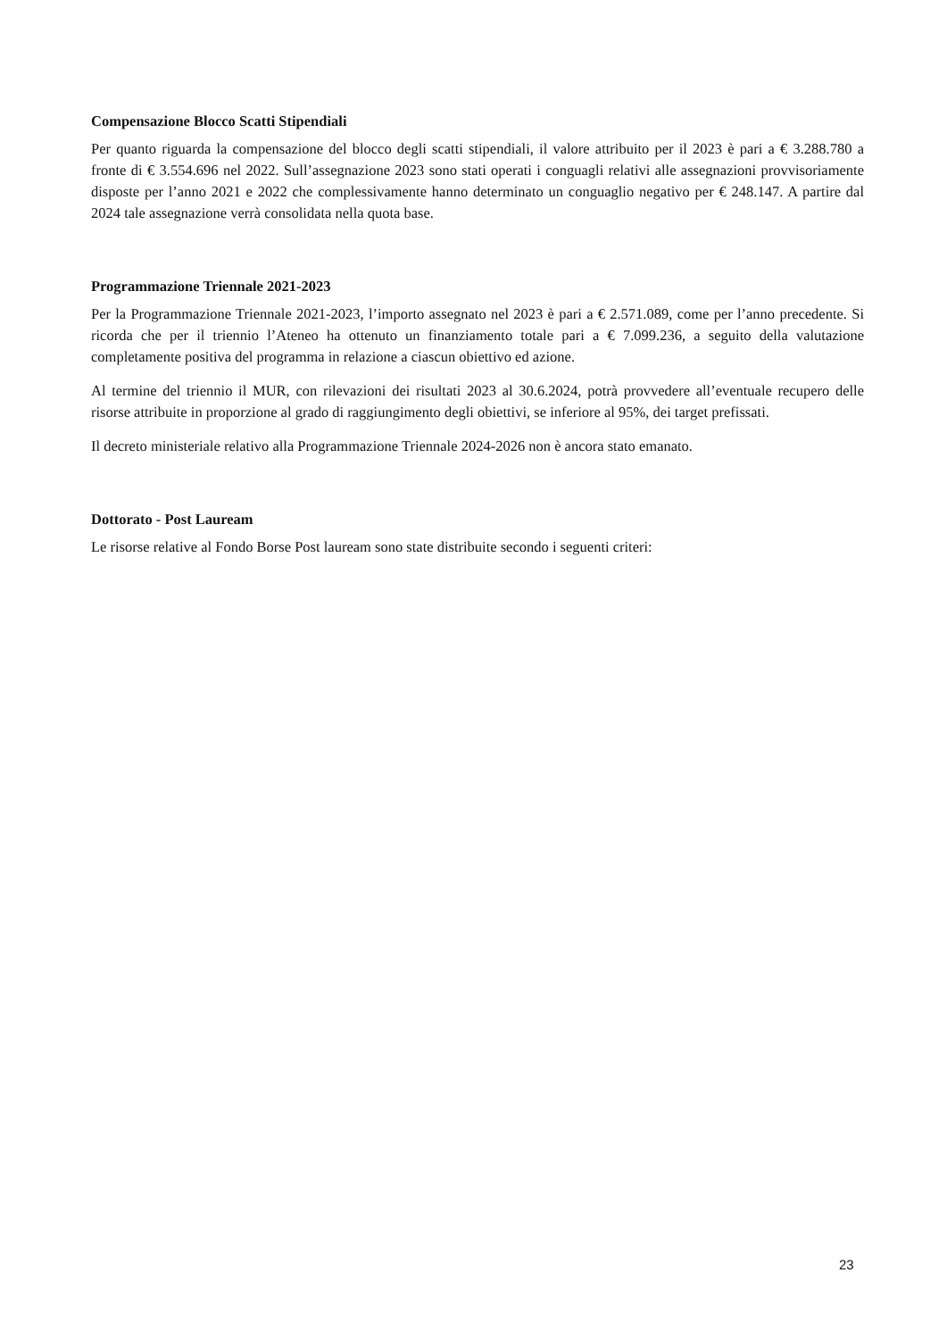Compensazione Blocco Scatti Stipendiali
Per quanto riguarda la compensazione del blocco degli scatti stipendiali, il valore attribuito per il 2023 è pari a € 3.288.780 a fronte di € 3.554.696 nel 2022. Sull’assegnazione 2023 sono stati operati i conguagli relativi alle assegnazioni provvisoriamente disposte per l’anno 2021 e 2022 che complessivamente hanno determinato un conguaglio negativo per € 248.147. A partire dal 2024 tale assegnazione verrà consolidata nella quota base.
Programmazione Triennale 2021-2023
Per la Programmazione Triennale 2021-2023, l’importo assegnato nel 2023 è pari a € 2.571.089, come per l’anno precedente. Si ricorda che per il triennio l’Ateneo ha ottenuto un finanziamento totale pari a € 7.099.236, a seguito della valutazione completamente positiva del programma in relazione a ciascun obiettivo ed azione.
Al termine del triennio il MUR, con rilevazioni dei risultati 2023 al 30.6.2024, potrà provvedere all’eventuale recupero delle risorse attribuite in proporzione al grado di raggiungimento degli obiettivi, se inferiore al 95%, dei target prefissati.
Il decreto ministeriale relativo alla Programmazione Triennale 2024-2026 non è ancora stato emanato.
Dottorato - Post Lauream
Le risorse relative al Fondo Borse Post lauream sono state distribuite secondo i seguenti criteri:
23